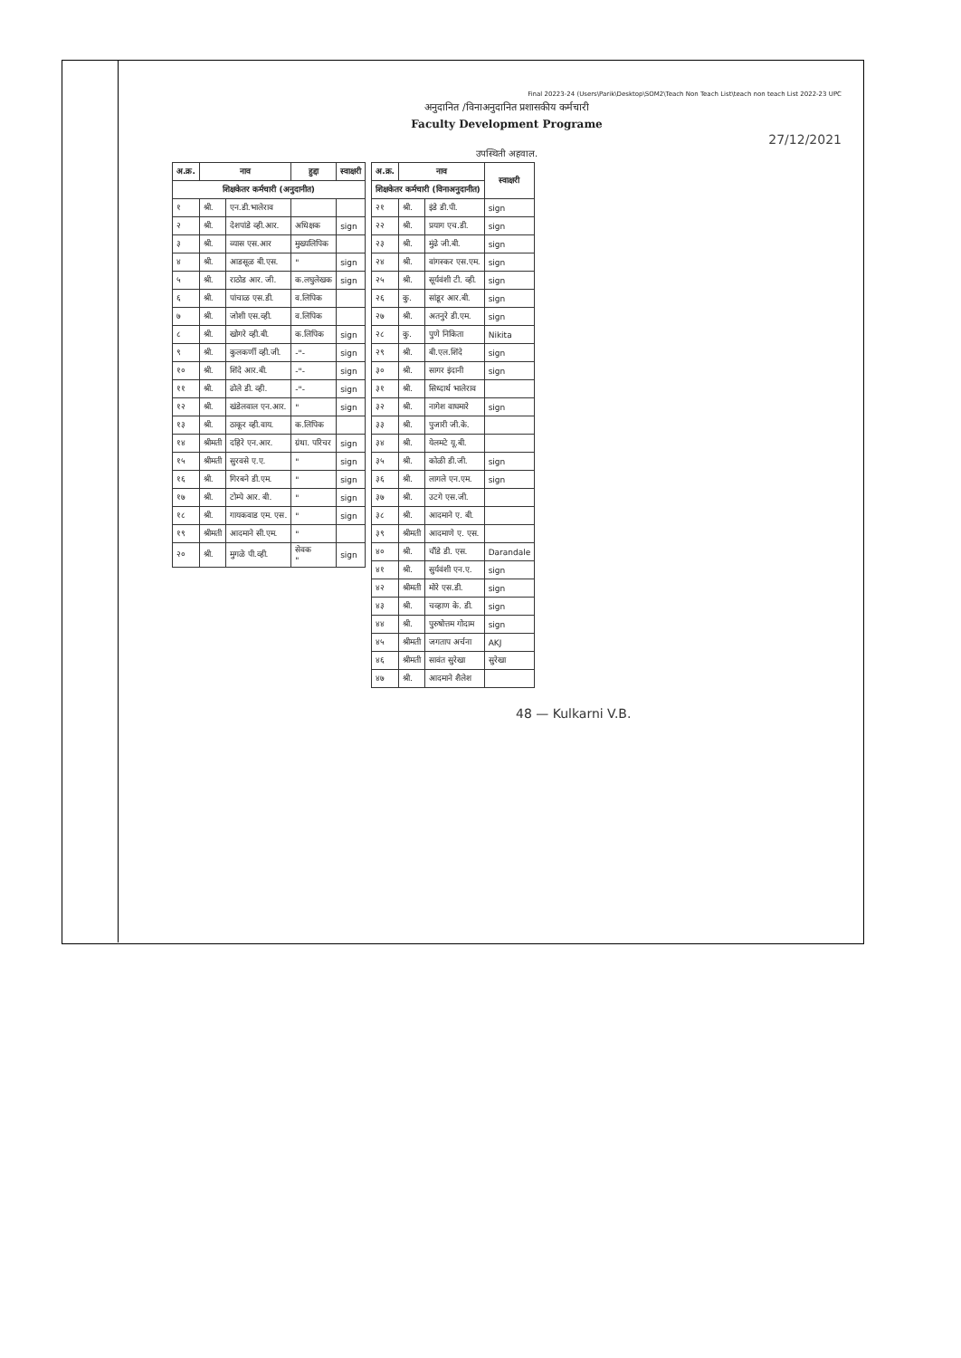Final 20223-24 (Users\Parik\Desktop\SOM2\Teach Non Teach List\teach non teach List 2022-23 UPC
अनुदानित /विनाअनुदानित प्रशासकीय कर्मचारी
Faculty Development Programe
27/12/2021
उपस्थिती अहवाल.
| अ.क्र. | नाव | | हुद्दा | स्वाक्षरी |
| --- | --- | --- | --- | --- |
| शिक्षकेतर कर्मचारी (अनुदानीत) | | | | |
| १ | श्री. | एन.डी.भालेराव | | |
| २ | श्री. | देशपांडे व्ही.आर. | अधिक्षक | sign |
| ३ | श्री. | व्यास एस.आर | मुख्यलिपिक | |
| ४ | श्री. | आडसूळ बी.एस. | " | sign |
| ५ | श्री. | राठोड आर. जी. | क.लघुलेखक | sign |
| ६ | श्री. | पांचाळ एस.डी. | व.लिपिक | |
| ७ | श्री. | जोशी एस.व्ही. | व.लिपिक | |
| ८ | श्री. | खोगरे व्ही.बी. | क.लिपिक | sign |
| ९ | श्री. | कुलकर्णी व्ही.जी. | -"- | sign |
| १० | श्री. | शिंदे आर.बी. | -"- | sign |
| ११ | श्री. | ढोले डी. व्ही. | -"- | sign |
| १२ | श्री. | खंडेलवाल एन.आर. | " | sign |
| १३ | श्री. | ठाकूर व्ही.वाय. | क.लिपिक | |
| १४ | श्रीमती | दहिरे एन.आर. | ग्रंथा. परिचर | sign |
| १५ | श्रीमती | सुरवसे ए.ए. | " | sign |
| १६ | श्री. | गिरबने डी.एम. | " | sign |
| १७ | श्री. | टोम्पे आर. बी. | " | sign |
| १८ | श्री. | गायकवाड एम. एस. | " | sign |
| १९ | श्रीमती | आदमाने सी.एम. | " | |
| २० | श्री. | मुगळे पी.व्ही. | सेवक " | sign |
| अ.क्र. | नाव | | स्वाक्षरी |
| --- | --- | --- | --- |
| शिक्षकेतर कर्मचारी (विनाअनुदानीत) | | | |
| २१ | श्री. | इंडे डी.पी. | sign |
| २२ | श्री. | प्रयाग एच.डी. | sign |
| २३ | श्री. | मुंढे जी.बी. | sign |
| २४ | श्री. | वांगस्कर एस.एम. | sign |
| २५ | श्री. | सूर्यवंशी टी. व्ही. | sign |
| २६ | कु. | सांडूर आर.बी. | sign |
| २७ | श्री. | अतनुरे डी.एम. | sign |
| २८ | कु. | पुणे निकिता | Nikita |
| २९ | श्री. | बी.एल.शिंदे | sign |
| ३० | श्री. | सागर इंदानी | sign |
| ३१ | श्री. | सिध्दार्थ भालेराव | |
| ३२ | श्री. | नागेश वाघमारे | sign |
| ३३ | श्री. | पुजारी जी.के. | |
| ३४ | श्री. | येलमटे यू.बी. | |
| ३५ | श्री. | कोळी डी.जी. | sign |
| ३६ | श्री. | लागले एन.एम. | sign |
| ३७ | श्री. | उटगे एस.जी. | |
| ३८ | श्री. | आदमाने ए. बी. | |
| ३९ | श्रीमती | आदमाणे ए. एस. | |
| ४० | श्री. | चौंडे डी. एस. | Darandale |
| ४१ | श्री. | सुर्यवंशी एन.ए. | sign |
| ४२ | श्रीमती | मोरे एस.डी. | sign |
| ४३ | श्री. | चव्हाण के. डी. | sign |
| ४४ | श्री. | पुरुषोत्तम गोदाम | sign |
| ४५ | श्रीमती | जगताप अर्चना | AKJ |
| ४६ | श्रीमती | सावंत सुरेखा | सुरेखा |
| ४७ | श्री. | आदमाने शैलेश | |
48 — Kulkarni V.B.